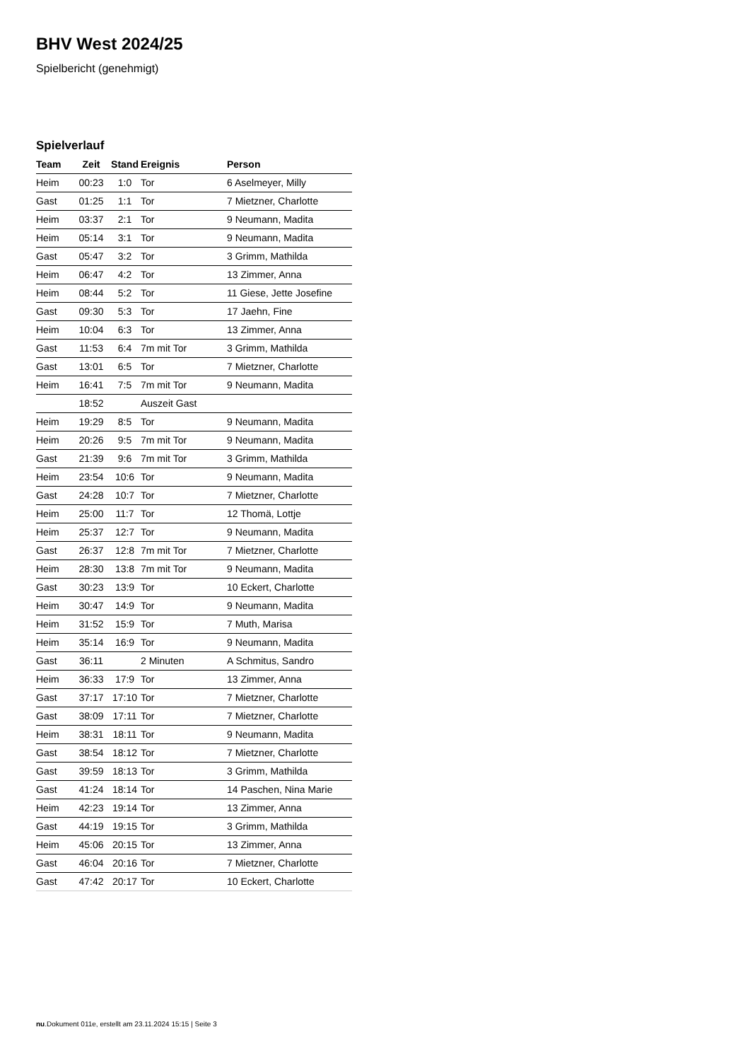BHV West 2024/25
Spielbericht (genehmigt)
Spielverlauf
| Team | Zeit | Stand | Ereignis | Person |
| --- | --- | --- | --- | --- |
| Heim | 00:23 | 1:0 | Tor | 6 Aselmeyer, Milly |
| Gast | 01:25 | 1:1 | Tor | 7 Mietzner, Charlotte |
| Heim | 03:37 | 2:1 | Tor | 9 Neumann, Madita |
| Heim | 05:14 | 3:1 | Tor | 9 Neumann, Madita |
| Gast | 05:47 | 3:2 | Tor | 3 Grimm, Mathilda |
| Heim | 06:47 | 4:2 | Tor | 13 Zimmer, Anna |
| Heim | 08:44 | 5:2 | Tor | 11 Giese, Jette Josefine |
| Gast | 09:30 | 5:3 | Tor | 17 Jaehn, Fine |
| Heim | 10:04 | 6:3 | Tor | 13 Zimmer, Anna |
| Gast | 11:53 | 6:4 | 7m mit Tor | 3 Grimm, Mathilda |
| Gast | 13:01 | 6:5 | Tor | 7 Mietzner, Charlotte |
| Heim | 16:41 | 7:5 | 7m mit Tor | 9 Neumann, Madita |
| | 18:52 | | Auszeit Gast | |
| Heim | 19:29 | 8:5 | Tor | 9 Neumann, Madita |
| Heim | 20:26 | 9:5 | 7m mit Tor | 9 Neumann, Madita |
| Gast | 21:39 | 9:6 | 7m mit Tor | 3 Grimm, Mathilda |
| Heim | 23:54 | 10:6 | Tor | 9 Neumann, Madita |
| Gast | 24:28 | 10:7 | Tor | 7 Mietzner, Charlotte |
| Heim | 25:00 | 11:7 | Tor | 12 Thomä, Lottje |
| Heim | 25:37 | 12:7 | Tor | 9 Neumann, Madita |
| Gast | 26:37 | 12:8 | 7m mit Tor | 7 Mietzner, Charlotte |
| Heim | 28:30 | 13:8 | 7m mit Tor | 9 Neumann, Madita |
| Gast | 30:23 | 13:9 | Tor | 10 Eckert, Charlotte |
| Heim | 30:47 | 14:9 | Tor | 9 Neumann, Madita |
| Heim | 31:52 | 15:9 | Tor | 7 Muth, Marisa |
| Heim | 35:14 | 16:9 | Tor | 9 Neumann, Madita |
| Gast | 36:11 | | 2 Minuten | A Schmitus, Sandro |
| Heim | 36:33 | 17:9 | Tor | 13 Zimmer, Anna |
| Gast | 37:17 | 17:10 | Tor | 7 Mietzner, Charlotte |
| Gast | 38:09 | 17:11 | Tor | 7 Mietzner, Charlotte |
| Heim | 38:31 | 18:11 | Tor | 9 Neumann, Madita |
| Gast | 38:54 | 18:12 | Tor | 7 Mietzner, Charlotte |
| Gast | 39:59 | 18:13 | Tor | 3 Grimm, Mathilda |
| Gast | 41:24 | 18:14 | Tor | 14 Paschen, Nina Marie |
| Heim | 42:23 | 19:14 | Tor | 13 Zimmer, Anna |
| Gast | 44:19 | 19:15 | Tor | 3 Grimm, Mathilda |
| Heim | 45:06 | 20:15 | Tor | 13 Zimmer, Anna |
| Gast | 46:04 | 20:16 | Tor | 7 Mietzner, Charlotte |
| Gast | 47:42 | 20:17 | Tor | 10 Eckert, Charlotte |
nu.Dokument 011e, erstellt am 23.11.2024 15:15 | Seite 3